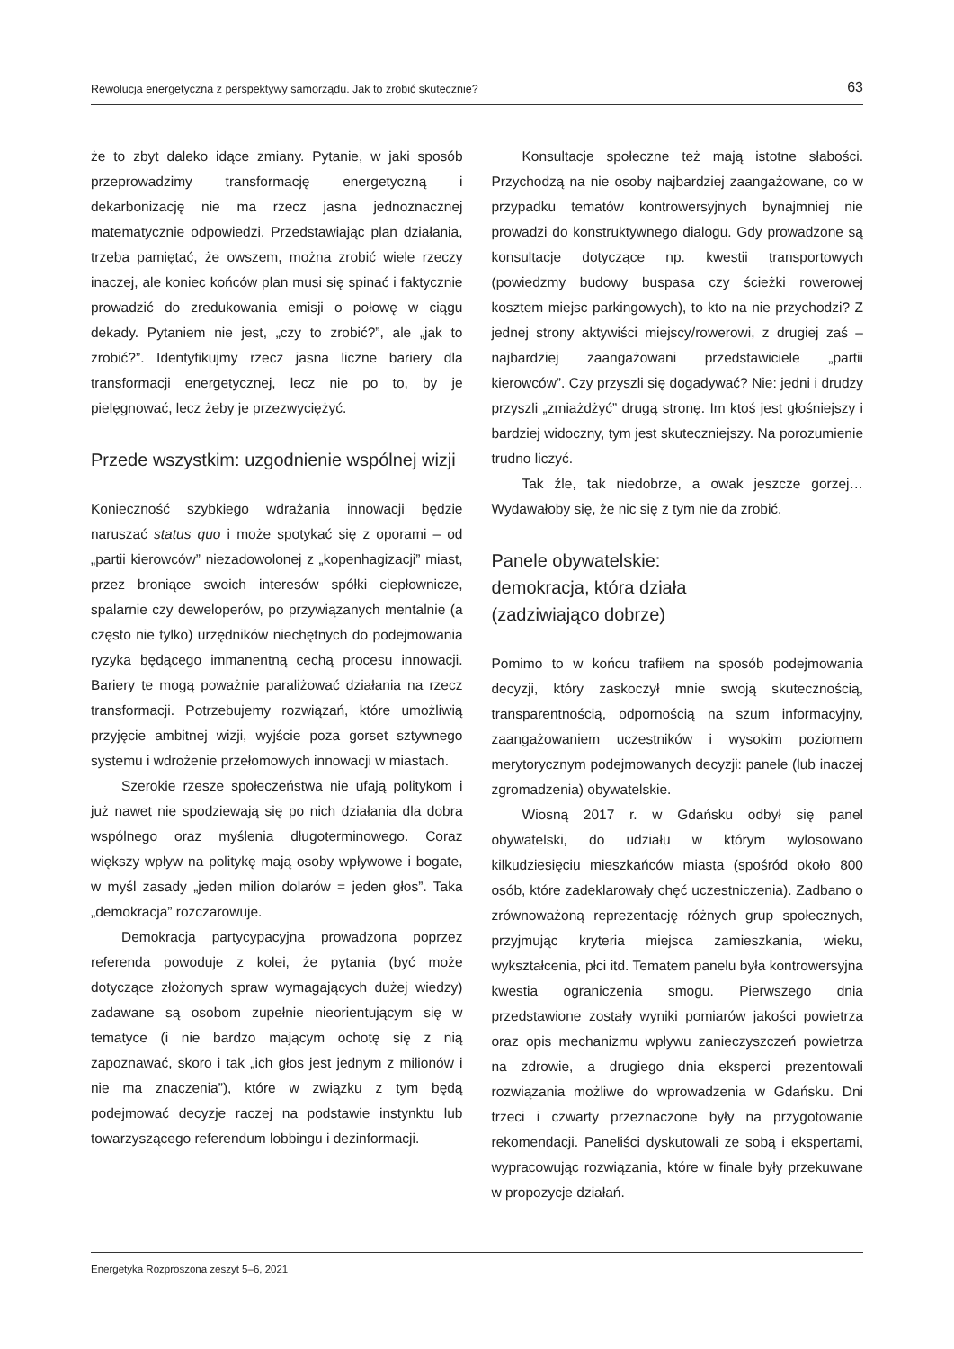Rewolucja energetyczna z perspektywy samorządu. Jak to zrobić skutecznie? 63
że to zbyt daleko idące zmiany. Pytanie, w jaki sposób przeprowadzimy transformację energetyczną i dekarbonizację nie ma rzecz jasna jednoznacznej matematycznie odpowiedzi. Przedstawiając plan działania, trzeba pamiętać, że owszem, można zrobić wiele rzeczy inaczej, ale koniec końców plan musi się spinać i faktycznie prowadzić do zredukowania emisji o połowę w ciągu dekady. Pytaniem nie jest, „czy to zrobić?”, ale „jak to zrobić?”. Identyfikujmy rzecz jasna liczne bariery dla transformacji energetycznej, lecz nie po to, by je pielęgnować, lecz żeby je przezwyciężyć.
Przede wszystkim: uzgodnienie wspólnej wizji
Konieczność szybkiego wdrażania innowacji będzie naruszać status quo i może spotykać się z oporami – od „partii kierowców” niezadowolonej z „kopenhagizacji” miast, przez broniące swoich interesów spółki ciepłownicze, spalarnie czy deweloperów, po przywiązanych mentalnie (a często nie tylko) urzędników niechętnych do podejmowania ryzyka będącego immanentną cechą procesu innowacji. Bariery te mogą poważnie paraliżować działania na rzecz transformacji. Potrzebujemy rozwiązań, które umożliwią przyjęcie ambitnej wizji, wyjście poza gorset sztywnego systemu i wdrożenie przełomowych innowacji w miastach.
Szerokie rzesze społeczeństwa nie ufają politykom i już nawet nie spodziewają się po nich działania dla dobra wspólnego oraz myślenia długoterminowego. Coraz większy wpływ na politykę mają osoby wpływowe i bogate, w myśl zasady „jeden milion dolarów = jeden głos”. Taka „demokracja” rozczarowuje.
Demokracja partycypacyjna prowadzona poprzez referenda powoduje z kolei, że pytania (być może dotyczące złożonych spraw wymagających dużej wiedzy) zadawane są osobom zupełnie nieorientującym się w tematyce (i nie bardzo mającym ochotę się z nią zapoznawać, skoro i tak „ich głos jest jednym z milionów i nie ma znaczenia”), które w związku z tym będą podejmować decyzje raczej na podstawie instynktu lub towarzyszącego referendum lobbingu i dezinformacji.
Konsultacje społeczne też mają istotne słabości. Przychodzą na nie osoby najbardziej zaangażowane, co w przypadku tematów kontrowersyjnych bynajmniej nie prowadzi do konstruktywnego dialogu. Gdy prowadzone są konsultacje dotyczące np. kwestii transportowych (powiedzmy budowy buspasa czy ścieżki rowerowej kosztem miejsc parkingowych), to kto na nie przychodzi? Z jednej strony aktywiści miejscy/rowerowi, z drugiej zaś – najbardziej zaangażowani przedstawiciele „partii kierowców”. Czy przyszli się dogadywać? Nie: jedni i drudzy przyszli „zmiażdżyć” drugą stronę. Im ktoś jest głośniejszy i bardziej widoczny, tym jest skuteczniejszy. Na porozumienie trudno liczyć.
Tak źle, tak niedobrze, a owak jeszcze gorzej… Wydawałoby się, że nic się z tym nie da zrobić.
Panele obywatelskie:
demokracja, która działa
(zadziwiająco dobrze)
Pomimo to w końcu trafiłem na sposób podejmowania decyzji, który zaskoczył mnie swoją skutecznością, transparentnością, odpornością na szum informacyjny, zaangażowaniem uczestników i wysokim poziomem merytorycznym podejmowanych decyzji: panele (lub inaczej zgromadzenia) obywatelskie.
Wiosną 2017 r. w Gdańsku odbył się panel obywatelski, do udziału w którym wylosowano kilkudziesięciu mieszkańców miasta (spośród około 800 osób, które zadeklarowały chęć uczestniczenia). Zadbano o zrównoważoną reprezentację różnych grup społecznych, przyjmując kryteria miejsca zamieszkania, wieku, wykształcenia, płci itd. Tematem panelu była kontrowersyjna kwestia ograniczenia smogu. Pierwszego dnia przedstawione zostały wyniki pomiarów jakości powietrza oraz opis mechanizmu wpływu zanieczyszczeń powietrza na zdrowie, a drugiego dnia eksperci prezentowali rozwiązania możliwe do wprowadzenia w Gdańsku. Dni trzeci i czwarty przeznaczone były na przygotowanie rekomendacji. Paneliści dyskutowali ze sobą i ekspertami, wypracowując rozwiązania, które w finale były przekuwane w propozycje działań.
Energetyka Rozproszona zeszyt 5–6, 2021